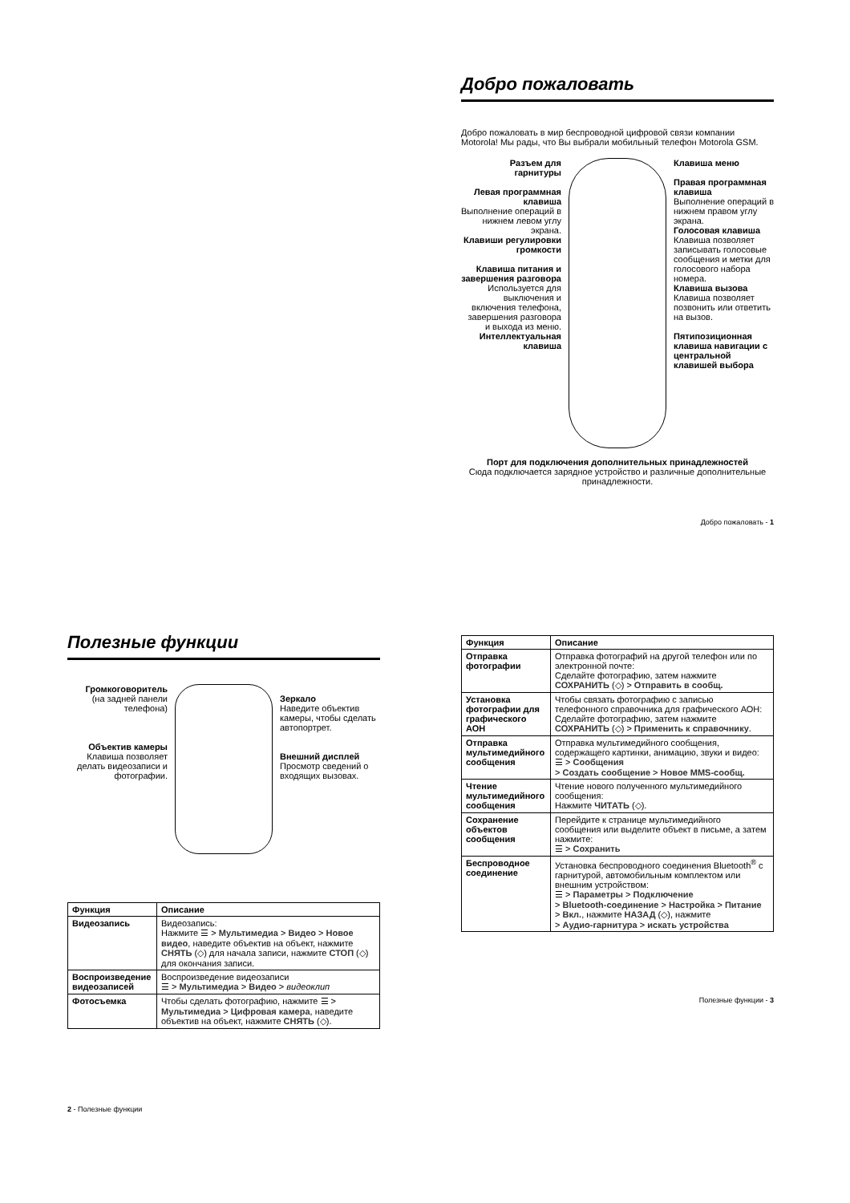Добро пожаловать
Добро пожаловать в мир беспроводной цифровой связи компании Motorola! Мы рады, что Вы выбрали мобильный телефон Motorola GSM.
Разъем для гарнитуры
Левая программная клавиша
Выполнение операций в нижнем левом углу экрана.
Клавиши регулировки громкости
Клавиша питания и завершения разговора
Используется для выключения и включения телефона, завершения разговора и выхода из меню.
Интеллектуальная клавиша
Клавиша меню
Правая программная клавиша
Выполнение операций в нижнем правом углу экрана.
Голосовая клавиша
Клавиша позволяет записывать голосовые сообщения и метки для голосового набора номера.
Клавиша вызова
Клавиша позволяет позвонить или ответить на вызов.
Пятипозиционная клавиша навигации с центральной клавишей выбора
Порт для подключения дополнительных принадлежностей
Сюда подключается зарядное устройство и различные дополнительные принадлежности.
Добро пожаловать - 1
Полезные функции
Громкоговоритель
(на задней панели телефона)
Объектив камеры
Клавиша позволяет делать видеозаписи и фотографии.
Зеркало
Наведите объектив камеры, чтобы сделать автопортрет.
Внешний дисплей
Просмотр сведений о входящих вызовах.
| Функция | Описание |
| --- | --- |
| Видеозапись | Видеозапись: Нажмите ☰ > Мультимедиа > Видео > Новое видео , наведите объектив на объект, нажмите СНЯТЬ (◇) для начала записи, нажмите СТОП (◇) для окончания записи. |
| Воспроизведение видеозаписей | Воспроизведение видеозаписи ☰ > Мультимедиа > Видео > видеоклип |
| Фотосъемка | Чтобы сделать фотографию, нажмите ☰ > Мультимедиа > Цифровая камера , наведите объектив на объект, нажмите СНЯТЬ (◇). |
2 - Полезные функции
| Функция | Описание |
| --- | --- |
| Отправка фотографии | Отправка фотографий на другой телефон или по электронной почте: Сделайте фотографию, затем нажмите СОХРАНИТЬ (◇) > Отправить в сообщ. |
| Установка фотографии для графического АОН | Чтобы связать фотографию с записью телефонного справочника для графического АОН: Сделайте фотографию, затем нажмите СОХРАНИТЬ (◇) > Применить к справочнику . |
| Отправка мультимедийного сообщения | Отправка мультимедийного сообщения, содержащего картинки, анимацию, звуки и видео: ☰ > Сообщения > Создать сообщение > Новое MMS-сообщ. |
| Чтение мультимедийного сообщения | Чтение нового полученного мультимедийного сообщения: Нажмите ЧИТАТЬ (◇). |
| Сохранение объектов сообщения | Перейдите к странице мультимедийного сообщения или выделите объект в письме, а затем нажмите: ☰ > Сохранить |
| Беспроводное соединение | Установка беспроводного соединения Bluetooth<sup>®</sup> с гарнитурой, автомобильным комплектом или внешним устройством: ☰ > Параметры > Подключение > Bluetooth-соединение > Настройка > Питание > Вкл. , нажмите НАЗАД (◇), нажмите > Аудио-гарнитура > искать устройства |
Полезные функции - 3